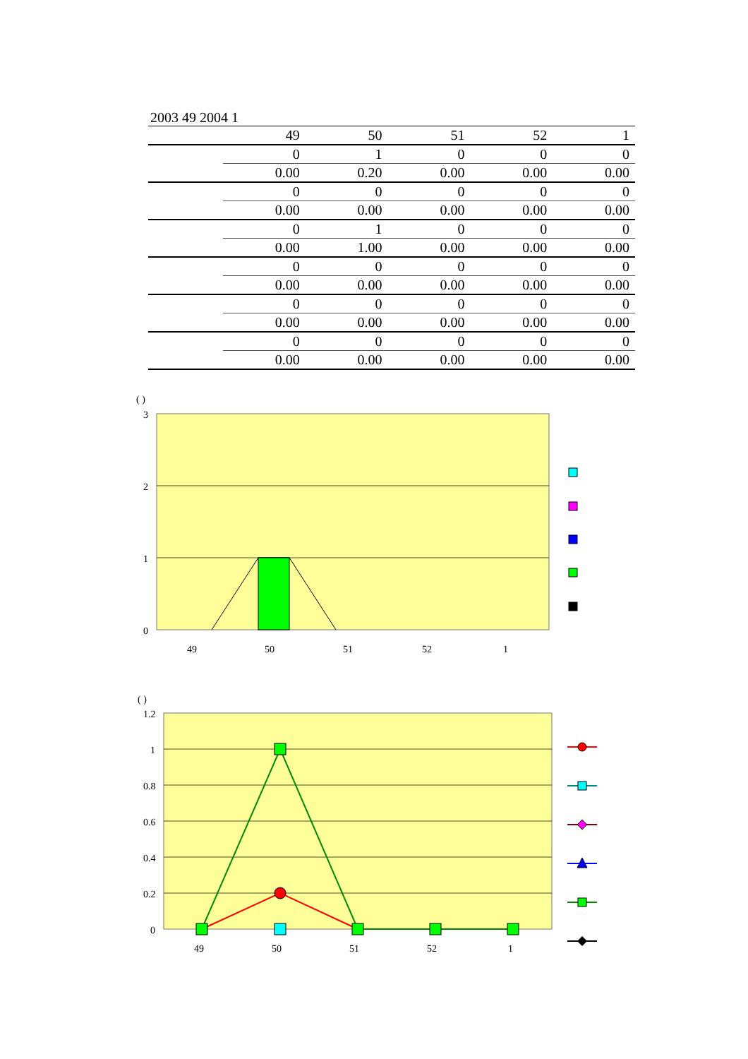2003 49 2004 1
| | 49 | 50 | 51 | 52 | 1 |
| --- | --- | --- | --- | --- | --- |
| | 0 | 1 | 0 | 0 | 0 |
| | 0.00 | 0.20 | 0.00 | 0.00 | 0.00 |
| | 0 | 0 | 0 | 0 | 0 |
| | 0.00 | 0.00 | 0.00 | 0.00 | 0.00 |
| | 0 | 1 | 0 | 0 | 0 |
| | 0.00 | 1.00 | 0.00 | 0.00 | 0.00 |
| | 0 | 0 | 0 | 0 | 0 |
| | 0.00 | 0.00 | 0.00 | 0.00 | 0.00 |
| | 0 | 0 | 0 | 0 | 0 |
| | 0.00 | 0.00 | 0.00 | 0.00 | 0.00 |
| | 0 | 0 | 0 | 0 | 0 |
| | 0.00 | 0.00 | 0.00 | 0.00 | 0.00 |
( )
3
2
1
0
49
50
51
52
1
( )
1.2
1
0.8
0.6
0.4
0.2
0
49
50
51
52
1